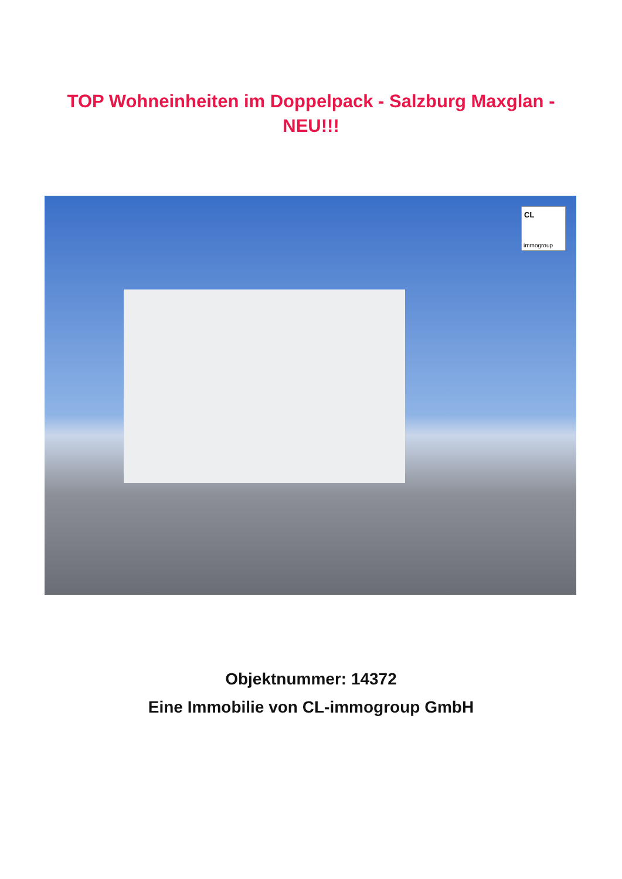TOP Wohneinheiten im Doppelpack - Salzburg Maxglan -
NEU!!!
CL
immogroup
Objektnummer: 14372
Eine Immobilie von CL-immogroup GmbH